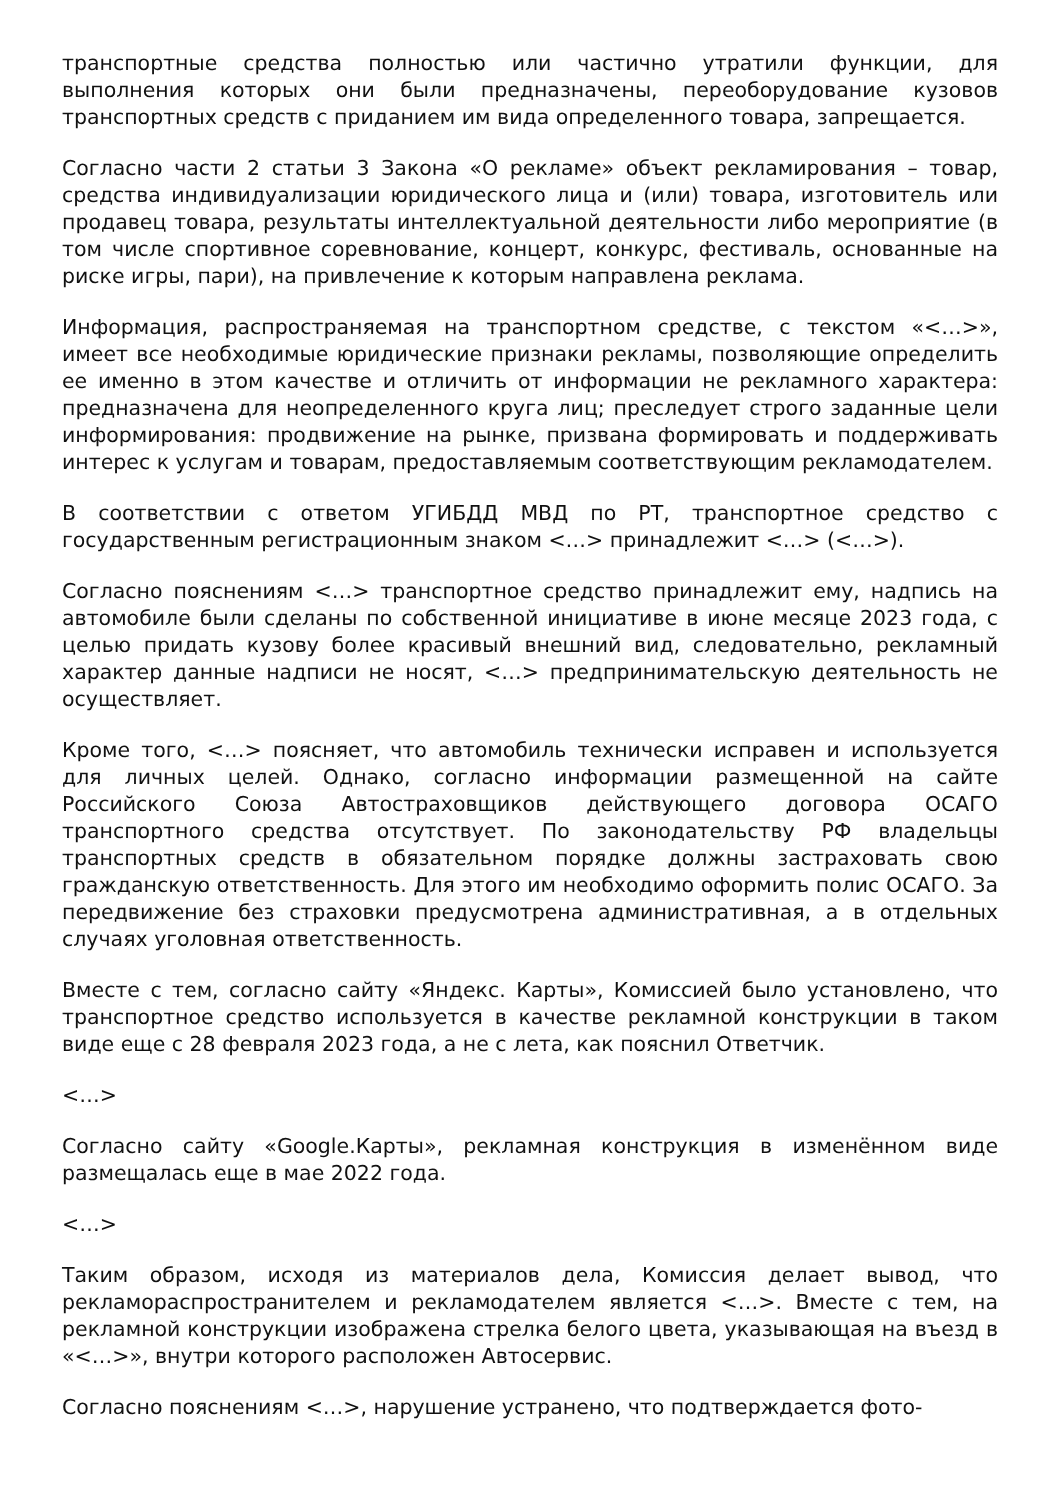транспортные средства полностью или частично утратили функции, для выполнения которых они были предназначены, переоборудование кузовов транспортных средств с приданием им вида определенного товара, запрещается.
Согласно части 2 статьи 3 Закона «О рекламе» объект рекламирования – товар, средства индивидуализации юридического лица и (или) товара, изготовитель или продавец товара, результаты интеллектуальной деятельности либо мероприятие (в том числе спортивное соревнование, концерт, конкурс, фестиваль, основанные на риске игры, пари), на привлечение к которым направлена реклама.
Информация, распространяемая на транспортном средстве, с текстом «<…>», имеет все необходимые юридические признаки рекламы, позволяющие определить ее именно в этом качестве и отличить от информации не рекламного характера: предназначена для неопределенного круга лиц; преследует строго заданные цели информирования: продвижение на рынке, призвана формировать и поддерживать интерес к услугам и товарам, предоставляемым соответствующим рекламодателем.
В соответствии с ответом УГИБДД МВД по РТ, транспортное средство с государственным регистрационным знаком <…> принадлежит <…> (<…>).
Согласно пояснениям <…> транспортное средство принадлежит ему, надпись на автомобиле были сделаны по собственной инициативе в июне месяце 2023 года, с целью придать кузову более красивый внешний вид, следовательно, рекламный характер данные надписи не носят, <…> предпринимательскую деятельность не осуществляет.
Кроме того, <…> поясняет, что автомобиль технически исправен и используется для личных целей. Однако, согласно информации размещенной на сайте Российского Союза Автостраховщиков действующего договора ОСАГО транспортного средства отсутствует. По законодательству РФ владельцы транспортных средств в обязательном порядке должны застраховать свою гражданскую ответственность. Для этого им необходимо оформить полис ОСАГО. За передвижение без страховки предусмотрена административная, а в отдельных случаях уголовная ответственность.
Вместе с тем, согласно сайту «Яндекс. Карты», Комиссией было установлено, что транспортное средство используется в качестве рекламной конструкции в таком виде еще с 28 февраля 2023 года, а не с лета, как пояснил Ответчик.
<…>
Согласно сайту «Google.Карты», рекламная конструкция в изменённом виде размещалась еще в мае 2022 года.
<…>
Таким образом, исходя из материалов дела, Комиссия делает вывод, что рекламораспространителем и рекламодателем является <…>. Вместе с тем, на рекламной конструкции изображена стрелка белого цвета, указывающая на въезд в «<…>», внутри которого расположен Автосервис.
Согласно пояснениям <…>, нарушение устранено, что подтверждается фото-